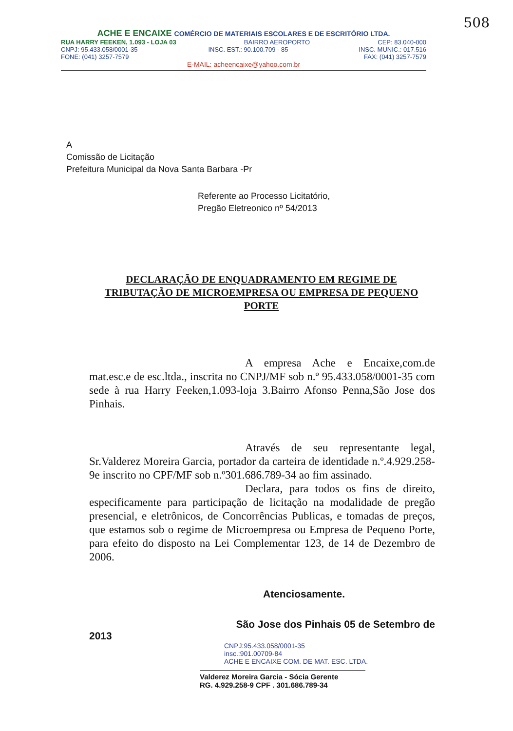508
ACHE E ENCAIXE COMÉRCIO DE MATERIAIS ESCOLARES E DE ESCRITÓRIO LTDA.
RUA HARRY FEEKEN, 1.093 - LOJA 03 BAIRRO AEROPORTO CEP: 83.040-000
CNPJ: 95.433.058/0001-35 INSC. EST.: 90.100.709 - 85 INSC. MUNIC.: 017.516
FONE: (041) 3257-7579 FAX: (041) 3257-7579
E-MAIL: acheencaixe@yahoo.com.br
A
Comissão de Licitação
Prefeitura Municipal da Nova Santa Barbara -Pr
Referente ao Processo Licitatório,
Pregão Eletreonico nº 54/2013
DECLARAÇÃO DE ENQUADRAMENTO EM REGIME DE TRIBUTAÇÃO DE MICROEMPRESA OU EMPRESA DE PEQUENO PORTE
A empresa Ache e Encaixe,com.de mat.esc.e de esc.ltda., inscrita no CNPJ/MF sob n.º 95.433.058/0001-35 com sede à rua Harry Feeken,1.093-loja 3.Bairro Afonso Penna,São Jose dos Pinhais.
Através de seu representante legal, Sr.Valderez Moreira Garcia, portador da carteira de identidade n.º.4.929.258-9e inscrito no CPF/MF sob n.º301.686.789-34 ao fim assinado.
Declara, para todos os fins de direito, especificamente para participação de licitação na modalidade de pregão presencial, e eletrônicos, de Concorrências Publicas, e tomadas de preços, que estamos sob o regime de Microempresa ou Empresa de Pequeno Porte, para efeito do disposto na Lei Complementar 123, de 14 de Dezembro de 2006.
Atenciosamente.
São Jose dos Pinhais 05 de Setembro de
2013
CNPJ:95.433.058/0001-35
insc.:901.00709-84
ACHE E ENCAIXE COM. DE MAT. ESC. LTDA.
Valderez Moreira Garcia - Sócia Gerente
RG. 4.929.258-9 CPF . 301.686.789-34